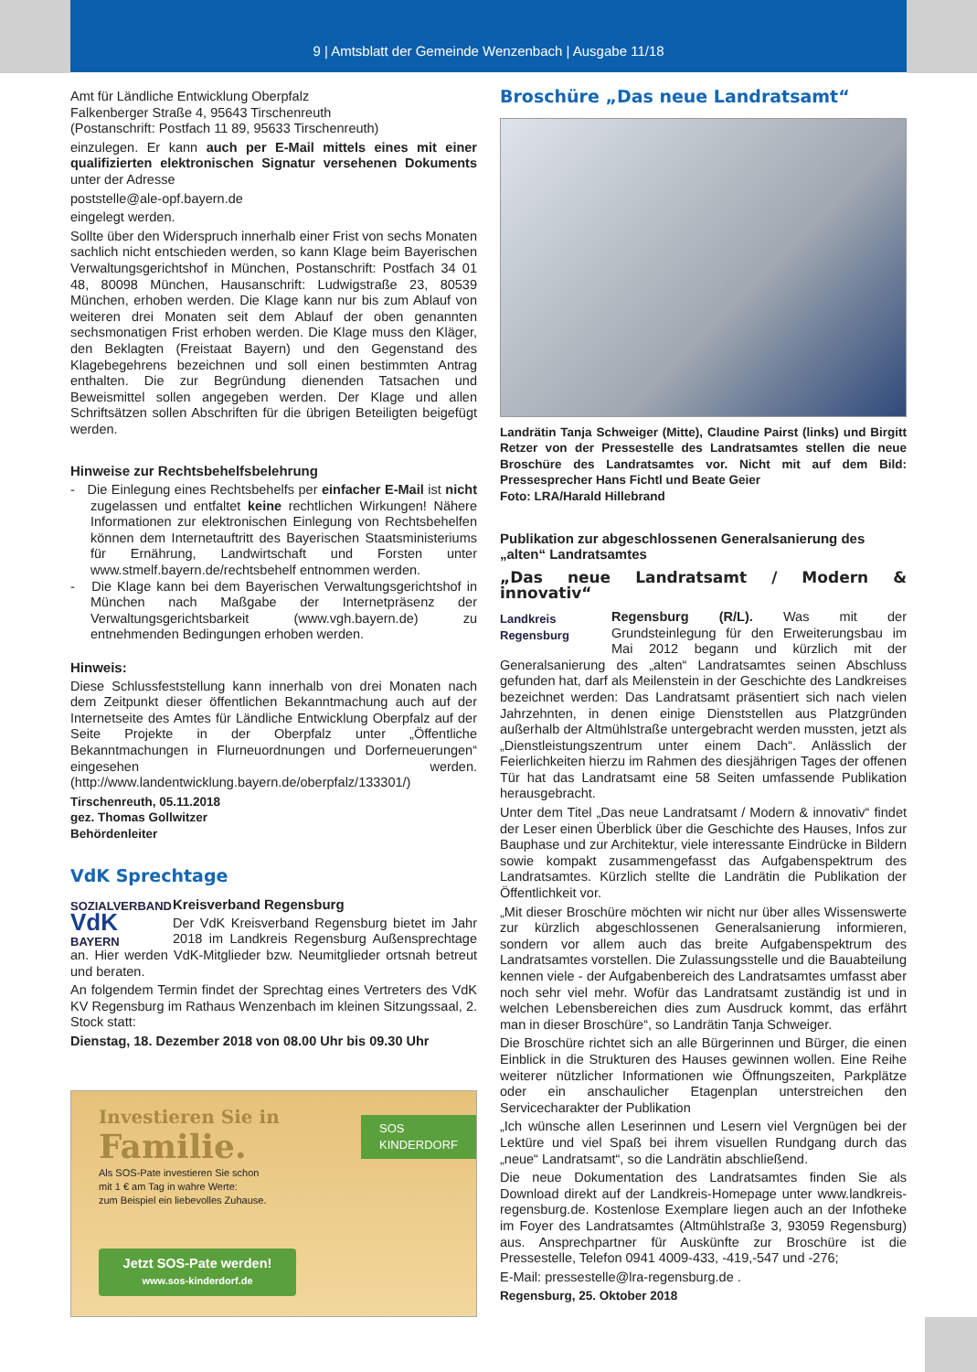9 | Amtsblatt der Gemeinde Wenzenbach | Ausgabe 11/18
Amt für Ländliche Entwicklung Oberpfalz
Falkenberger Straße 4, 95643 Tirschenreuth
(Postanschrift: Postfach 11 89, 95633 Tirschenreuth)
einzulegen. Er kann auch per E-Mail mittels eines mit einer qualifizierten elektronischen Signatur versehenen Dokuments unter der Adresse
poststelle@ale-opf.bayern.de
eingelegt werden.
Sollte über den Widerspruch innerhalb einer Frist von sechs Monaten sachlich nicht entschieden werden, so kann Klage beim Bayerischen Verwaltungsgerichtshof in München, Postanschrift: Postfach 34 01 48, 80098 München, Hausanschrift: Ludwigstraße 23, 80539 München, erhoben werden. Die Klage kann nur bis zum Ablauf von weiteren drei Monaten seit dem Ablauf der oben genannten sechsmonatigen Frist erhoben werden. Die Klage muss den Kläger, den Beklagten (Freistaat Bayern) und den Gegenstand des Klagebegehrens bezeichnen und soll einen bestimmten Antrag enthalten. Die zur Begründung dienenden Tatsachen und Beweismittel sollen angegeben werden. Der Klage und allen Schriftsätzen sollen Abschriften für die übrigen Beteiligten beigefügt werden.
Hinweise zur Rechtsbehelfsbelehrung
- Die Einlegung eines Rechtsbehelfs per einfacher E-Mail ist nicht zugelassen und entfaltet keine rechtlichen Wirkungen! Nähere Informationen zur elektronischen Einlegung von Rechtsbehelfen können dem Internetauftritt des Bayerischen Staatsministeriums für Ernährung, Landwirtschaft und Forsten unter www.stmelf.bayern.de/rechtsbehelf entnommen werden.
- Die Klage kann bei dem Bayerischen Verwaltungsgerichtshof in München nach Maßgabe der Internetpräsenz der Verwaltungsgerichtsbarkeit (www.vgh.bayern.de) zu entnehmenden Bedingungen erhoben werden.
Hinweis:
Diese Schlussfeststellung kann innerhalb von drei Monaten nach dem Zeitpunkt dieser öffentlichen Bekanntmachung auch auf der Internetseite des Amtes für Ländliche Entwicklung Oberpfalz auf der Seite Projekte in der Oberpfalz unter „Öffentliche Bekanntmachungen in Flurneuordnungen und Dorferneuerungen“ eingesehen werden. (http://www.landentwicklung.bayern.de/oberpfalz/133301/)
Tirschenreuth, 05.11.2018
gez. Thomas Gollwitzer
Behördenleiter
VdK Sprechtage
SOZIALVERBAND
VdK
BAYERN
Kreisverband Regensburg
Der VdK Kreisverband Regensburg bietet im Jahr 2018 im Landkreis Regensburg Außensprechtage an. Hier werden VdK-Mitglieder bzw. Neumitglieder ortsnah betreut und beraten.
An folgendem Termin findet der Sprechtag eines Vertreters des VdK KV Regensburg im Rathaus Wenzenbach im kleinen Sitzungssaal, 2. Stock statt:
Dienstag, 18. Dezember 2018 von 08.00 Uhr bis 09.30 Uhr
SOS
KINDERDORF
Investieren Sie in
Familie.
Als SOS-Pate investieren Sie schon
mit 1 € am Tag in wahre Werte:
zum Beispiel ein liebevolles Zuhause.
Jetzt SOS-Pate werden!
www.sos-kinderdorf.de
Broschüre „Das neue Landratsamt“
Landrätin Tanja Schweiger (Mitte), Claudine Pairst (links) und Birgitt Retzer von der Pressestelle des Landratsamtes stellen die neue Broschüre des Landratsamtes vor. Nicht mit auf dem Bild: Pressesprecher Hans Fichtl und Beate Geier
Foto: LRA/Harald Hillebrand
Publikation zur abgeschlossenen Generalsanierung des „alten“ Landratsamtes
„Das neue Landratsamt / Modern & innovativ“
Landkreis
Regensburg
Regensburg (R/L). Was mit der Grundsteinlegung für den Erweiterungsbau im Mai 2012 begann und kürzlich mit der Generalsanierung des „alten“ Landratsamtes seinen Abschluss gefunden hat, darf als Meilenstein in der Geschichte des Landkreises bezeichnet werden: Das Landratsamt präsentiert sich nach vielen Jahrzehnten, in denen einige Dienststellen aus Platzgründen außerhalb der Altmühlstraße untergebracht werden mussten, jetzt als „Dienstleistungszentrum unter einem Dach“. Anlässlich der Feierlichkeiten hierzu im Rahmen des diesjährigen Tages der offenen Tür hat das Landratsamt eine 58 Seiten umfassende Publikation herausgebracht.
Unter dem Titel „Das neue Landratsamt / Modern & innovativ“ findet der Leser einen Überblick über die Geschichte des Hauses, Infos zur Bauphase und zur Architektur, viele interessante Eindrücke in Bildern sowie kompakt zusammengefasst das Aufgabenspektrum des Landratsamtes. Kürzlich stellte die Landrätin die Publikation der Öffentlichkeit vor.
„Mit dieser Broschüre möchten wir nicht nur über alles Wissenswerte zur kürzlich abgeschlossenen Generalsanierung informieren, sondern vor allem auch das breite Aufgabenspektrum des Landratsamtes vorstellen. Die Zulassungsstelle und die Bauabteilung kennen viele - der Aufgabenbereich des Landratsamtes umfasst aber noch sehr viel mehr. Wofür das Landratsamt zuständig ist und in welchen Lebensbereichen dies zum Ausdruck kommt, das erfährt man in dieser Broschüre“, so Landrätin Tanja Schweiger.
Die Broschüre richtet sich an alle Bürgerinnen und Bürger, die einen Einblick in die Strukturen des Hauses gewinnen wollen. Eine Reihe weiterer nützlicher Informationen wie Öffnungszeiten, Parkplätze oder ein anschaulicher Etagenplan unterstreichen den Servicecharakter der Publikation
„Ich wünsche allen Leserinnen und Lesern viel Vergnügen bei der Lektüre und viel Spaß bei ihrem visuellen Rundgang durch das „neue“ Landratsamt“, so die Landrätin abschließend.
Die neue Dokumentation des Landratsamtes finden Sie als Download direkt auf der Landkreis-Homepage unter www.landkreis-regensburg.de. Kostenlose Exemplare liegen auch an der Infotheke im Foyer des Landratsamtes (Altmühlstraße 3, 93059 Regensburg) aus. Ansprechpartner für Auskünfte zur Broschüre ist die Pressestelle, Telefon 0941 4009-433, -419,-547 und -276;
E-Mail: pressestelle@lra-regensburg.de .
Regensburg, 25. Oktober 2018